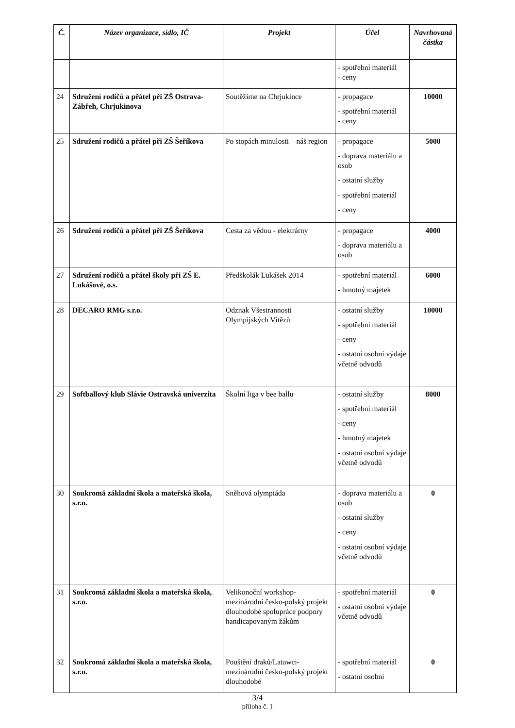| Č. | Název organizace, sídlo, IČ | Projekt | Účel | Navrhovaná částka |
| --- | --- | --- | --- | --- |
| | | | - spotřební materiál - ceny | |
| 24 | Sdružení rodičů a přátel při ZŠ Ostrava-Zábřeh, Chrjukinova | Soutěžíme na Chrjukince | - propagace - spotřební materiál - ceny | 10000 |
| 25 | Sdružení rodičů a přátel při ZŠ Šeříkova | Po stopách minulosti – náš region | - propagace - doprava materiálu a osob - ostatní služby - spotřební materiál - ceny | 5000 |
| 26 | Sdružení rodičů a přátel při ZŠ Šeříkova | Cesta za vědou - elektrárny | - propagace - doprava materiálu a osob | 4000 |
| 27 | Sdružení rodičů a přátel školy při ZŠ E. Lukášové, o.s. | Předškolák Lukášek 2014 | - spotřební materiál - hmotný majetek | 6000 |
| 28 | DECARO RMG s.r.o. | Odznak Všestrannosti Olympijských Vítězů | - ostatní služby - spotřební materiál - ceny - ostatní osobní výdaje včetně odvodů | 10000 |
| 29 | Softballový klub Slávie Ostravská univerzita | Školní liga v bee ballu | - ostatní služby - spotřební materiál - ceny - hmotný majetek - ostatní osobní výdaje včetně odvodů | 8000 |
| 30 | Soukromá základní škola a mateřská škola, s.r.o. | Sněhová olympiáda | - doprava materiálu a osob - ostatní služby - ceny - ostatní osobní výdaje včetně odvodů | 0 |
| 31 | Soukromá základní škola a mateřská škola, s.r.o. | Velikonoční workshop-mezinárodní česko-polský projekt dlouhodobé spolupráce podpory handicapovaným žákům | - spotřební materiál - ostatní osobní výdaje včetně odvodů | 0 |
| 32 | Soukromá základní škola a mateřská škola, s.r.o. | Pouštění draků/Latawci-mezinárodní česko-polský projekt dlouhodobé | - spotřební materiál - ostatní osobní | 0 |
3/4
příloha č. 1